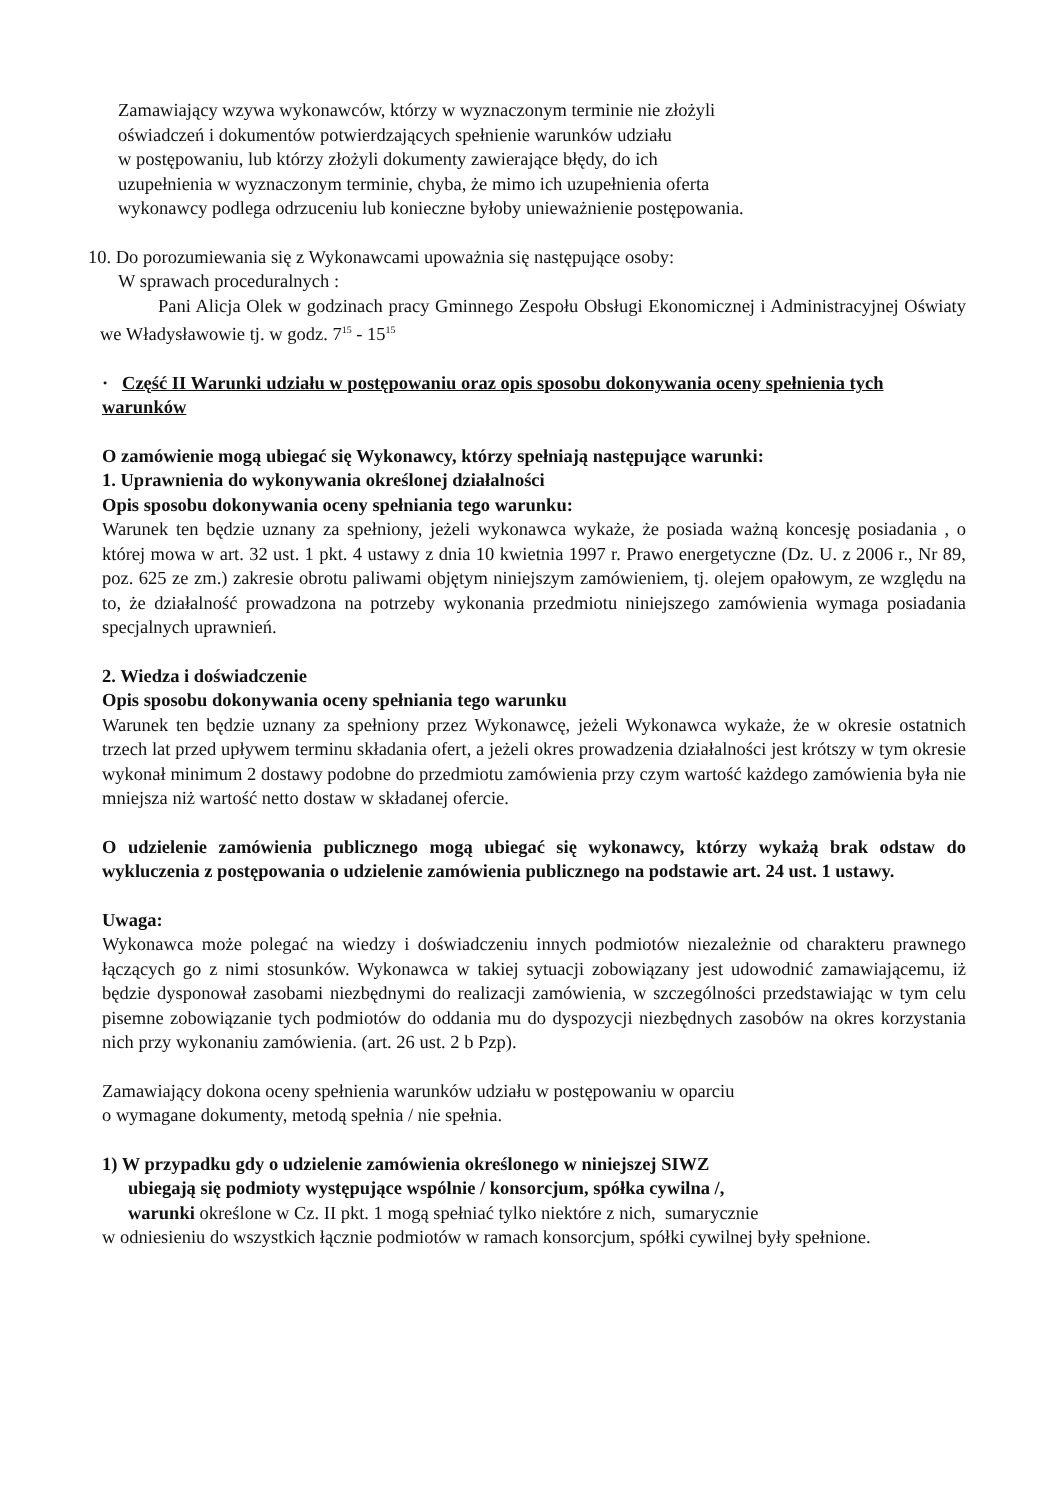Zamawiający wzywa wykonawców, którzy w wyznaczonym terminie nie złożyli
oświadczeń i dokumentów potwierdzających spełnienie warunków udziału
w postępowaniu, lub którzy złożyli dokumenty zawierające błędy, do ich
uzupełnienia w wyznaczonym terminie, chyba, że mimo ich uzupełnienia oferta
wykonawcy podlega odrzuceniu lub konieczne byłoby unieważnienie postępowania.
10. Do porozumiewania się z Wykonawcami upoważnia się następujące osoby:
W sprawach proceduralnych :
Pani Alicja Olek w godzinach pracy Gminnego Zespołu Obsługi Ekonomicznej i Administracyjnej Oświaty we Władysławowie tj. w godz. 7<sup>15</sup> - 15<sup>15</sup>
· Część II Warunki udziału w postępowaniu oraz opis sposobu dokonywania oceny spełnienia tych warunków
O zamówienie mogą ubiegać się Wykonawcy, którzy spełniają następujące warunki:
1. Uprawnienia do wykonywania określonej działalności
Opis sposobu dokonywania oceny spełniania tego warunku:
Warunek ten będzie uznany za spełniony, jeżeli wykonawca wykaże, że posiada ważną koncesję posiadania , o której mowa w art. 32 ust. 1 pkt. 4 ustawy z dnia 10 kwietnia 1997 r. Prawo energetyczne (Dz. U. z 2006 r., Nr 89, poz. 625 ze zm.) zakresie obrotu paliwami objętym niniejszym zamówieniem, tj. olejem opałowym, ze względu na to, że działalność prowadzona na potrzeby wykonania przedmiotu niniejszego zamówienia wymaga posiadania specjalnych uprawnień.
2. Wiedza i doświadczenie
Opis sposobu dokonywania oceny spełniania tego warunku
Warunek ten będzie uznany za spełniony przez Wykonawcę, jeżeli Wykonawca wykaże, że w okresie ostatnich trzech lat przed upływem terminu składania ofert, a jeżeli okres prowadzenia działalności jest krótszy w tym okresie wykonał minimum 2 dostawy podobne do przedmiotu zamówienia przy czym wartość każdego zamówienia była nie mniejsza niż wartość netto dostaw w składanej ofercie.
O udzielenie zamówienia publicznego mogą ubiegać się wykonawcy, którzy wykażą brak odstaw do wykluczenia z postępowania o udzielenie zamówienia publicznego na podstawie art. 24 ust. 1 ustawy.
Uwaga:
Wykonawca może polegać na wiedzy i doświadczeniu innych podmiotów niezależnie od charakteru prawnego łączących go z nimi stosunków. Wykonawca w takiej sytuacji zobowiązany jest udowodnić zamawiającemu, iż będzie dysponował zasobami niezbędnymi do realizacji zamówienia, w szczególności przedstawiając w tym celu pisemne zobowiązanie tych podmiotów do oddania mu do dyspozycji niezbędnych zasobów na okres korzystania nich przy wykonaniu zamówienia. (art. 26 ust. 2 b Pzp).
Zamawiający dokona oceny spełnienia warunków udziału w postępowaniu w oparciu
o wymagane dokumenty, metodą spełnia / nie spełnia.
1) W przypadku gdy o udzielenie zamówienia określonego w niniejszej SIWZ
ubiegają się podmioty występujące wspólnie / konsorcjum, spółka cywilna /,
warunki określone w Cz. II pkt. 1 mogą spełniać tylko niektóre z nich, sumarycznie
w odniesieniu do wszystkich łącznie podmiotów w ramach konsorcjum, spółki cywilnej były spełnione.